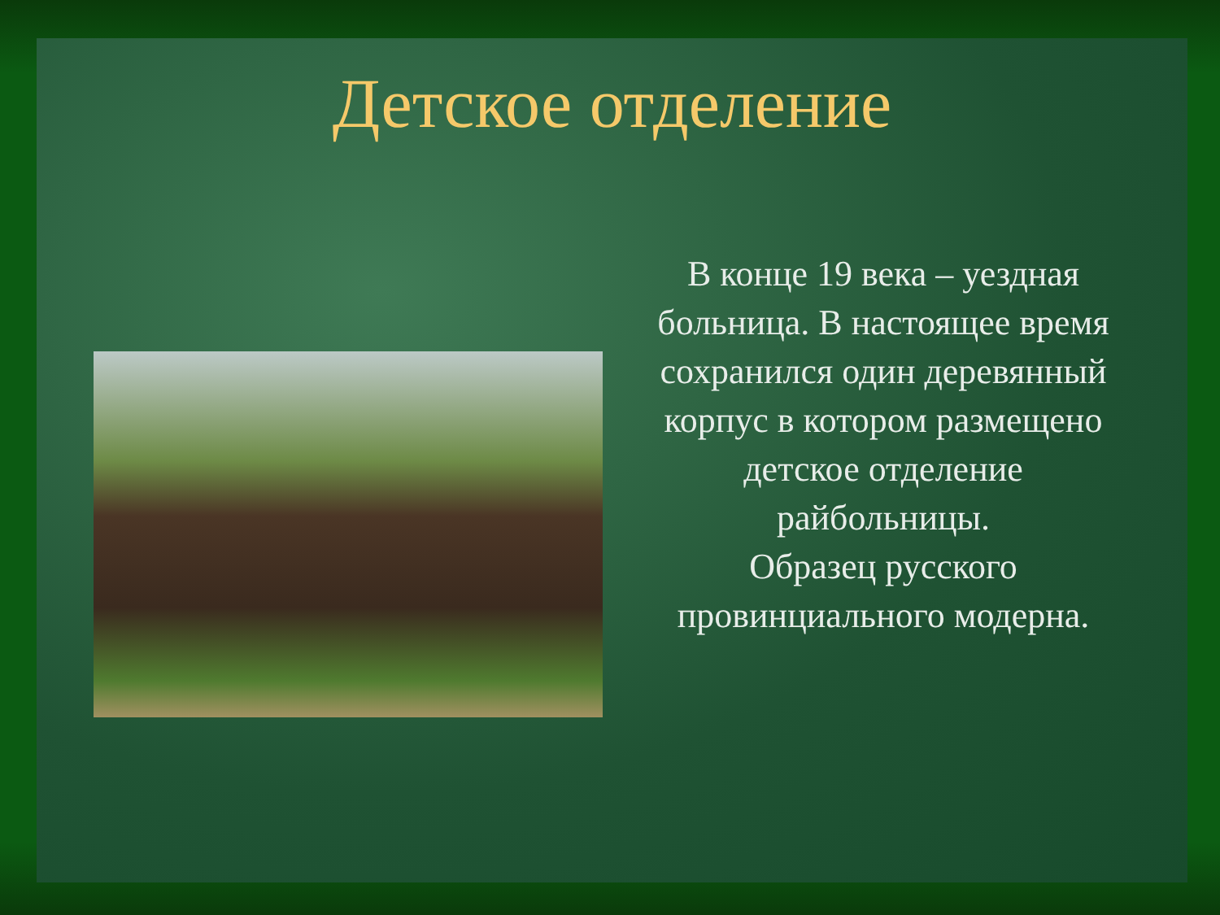Детское отделение
В конце 19 века – уездная больница. В настоящее время сохранился один деревянный корпус в котором размещено детское отделение райбольницы.
Образец русского провинциального модерна.